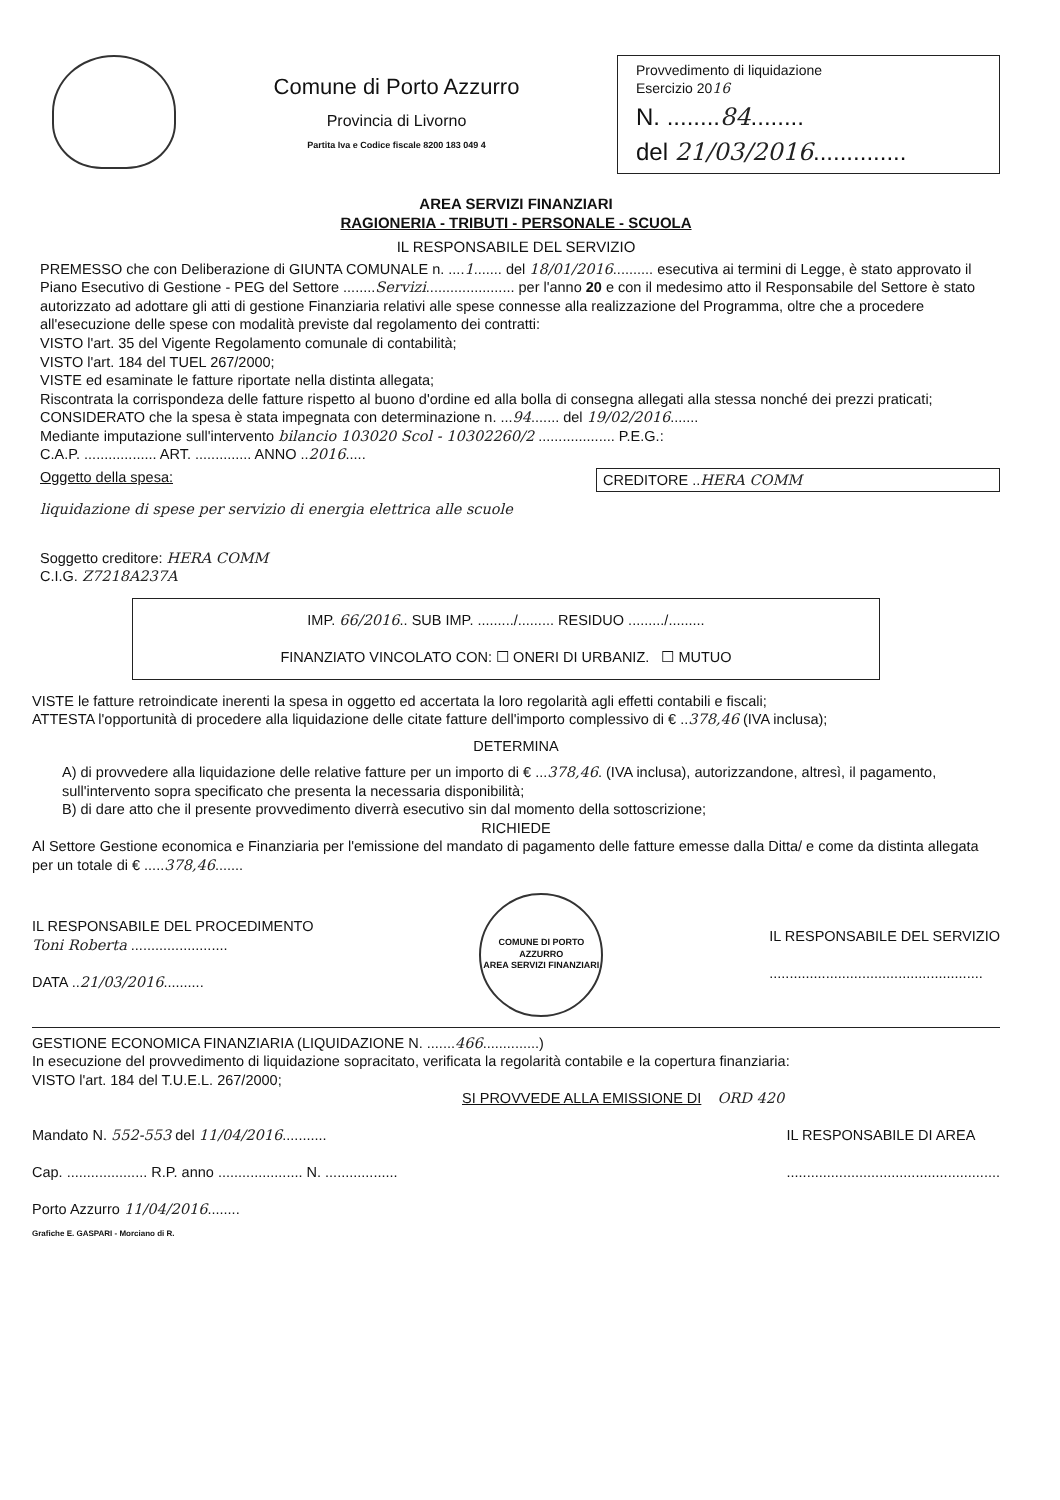Comune di Porto Azzurro
Provincia di Livorno
Partita Iva e Codice fiscale 8200 183 049 4
Provvedimento di liquidazione
Esercizio 2016
N. ........84........
del 21/03/2016..............
AREA SERVIZI FINANZIARI
RAGIONERIA - TRIBUTI - PERSONALE - SCUOLA
IL RESPONSABILE DEL SERVIZIO
PREMESSO che con Deliberazione di GIUNTA COMUNALE n. ....1....... del 18/01/2016.......... esecutiva ai termini di Legge, è stato approvato il Piano Esecutivo di Gestione - PEG del Settore ........Servizi...................... per l'anno 20 e con il medesimo atto il Responsabile del Settore è stato autorizzato ad adottare gli atti di gestione Finanziaria relativi alle spese connesse alla realizzazione del Programma, oltre che a procedere all'esecuzione delle spese con modalità previste dal regolamento dei contratti:
VISTO l'art. 35 del Vigente Regolamento comunale di contabilità;
VISTO l'art. 184 del TUEL 267/2000;
VISTE ed esaminate le fatture riportate nella distinta allegata;
Riscontrata la corrispondeza delle fatture rispetto al buono d'ordine ed alla bolla di consegna allegati alla stessa nonché dei prezzi praticati;
CONSIDERATO che la spesa è stata impegnata con determinazione n. ...94....... del 19/02/2016.......
Mediante imputazione sull'intervento bilancio 103020 Scol - 10302260/2 ................... P.E.G.:
C.A.P. .................. ART. .............. ANNO ..2016.....
Oggetto della spesa: CREDITORE ..HERA COMM
liquidazione di spese per servizio di energia elettrica alle scuole
Soggetto creditore: HERA COMM
C.I.G. Z7218A237A
IMP. 66/2016.. SUB IMP. ........./......... RESIDUO ........./.........
FINANZIATO VINCOLATO CON: ☐ ONERI DI URBANIZ. ☐ MUTUO
VISTE le fatture retroindicate inerenti la spesa in oggetto ed accertata la loro regolarità agli effetti contabili e fiscali;
ATTESTA l'opportunità di procedere alla liquidazione delle citate fatture dell'importo complessivo di € ..378,46 (IVA inclusa);
DETERMINA
A) di provvedere alla liquidazione delle relative fatture per un importo di € ...378,46. (IVA inclusa), autorizzandone, altresì, il pagamento, sull'intervento sopra specificato che presenta la necessaria disponibilità;
B) di dare atto che il presente provvedimento diverrà esecutivo sin dal momento della sottoscrizione;
RICHIEDE
Al Settore Gestione economica e Finanziaria per l'emissione del mandato di pagamento delle fatture emesse dalla Ditta/ e come da distinta allegata per un totale di € .....378,46.......
IL RESPONSABILE DEL PROCEDIMENTO
Toni Roberta ........................
DATA ..21/03/2016..........
COMUNE DI PORTO AZZURRO
AREA SERVIZI FINANZIARI
IL RESPONSABILE DEL SERVIZIO
.....................................................
GESTIONE ECONOMICA FINANZIARIA (LIQUIDAZIONE N. .......466..............)
In esecuzione del provvedimento di liquidazione sopracitato, verificata la regolarità contabile e la copertura finanziaria:
VISTO l'art. 184 del T.U.E.L. 267/2000;
SI PROVVEDE ALLA EMISSIONE DI ORD 420
Mandato N. 552-553 del 11/04/2016...........
Cap. .................... R.P. anno ..................... N. ..................
Porto Azzurro 11/04/2016........
Grafiche E. GASPARI - Morciano di R.
IL RESPONSABILE DI AREA
.....................................................